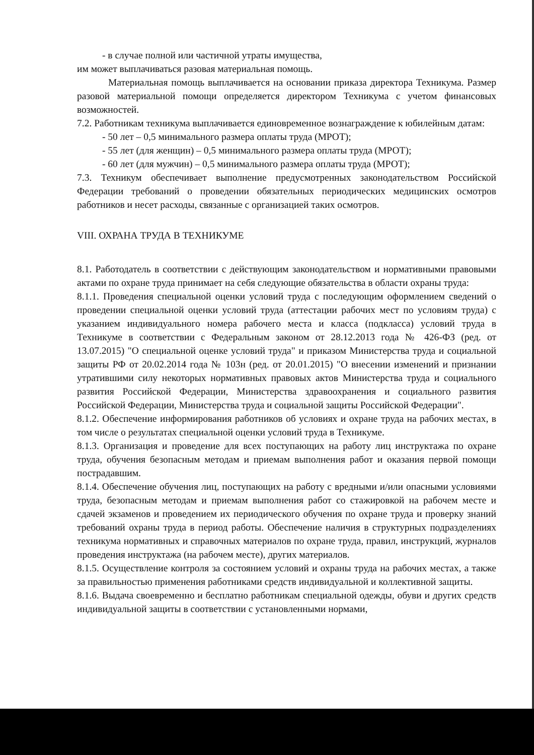- в случае полной или частичной утраты имущества,
им может выплачиваться разовая материальная помощь.
Материальная помощь выплачивается на основании приказа директора Техникума. Размер разовой материальной помощи определяется директором Техникума с учетом финансовых возможностей.
7.2. Работникам техникума выплачивается единовременное вознаграждение к юбилейным датам:
- 50 лет – 0,5 минимального размера оплаты труда (МРОТ);
- 55 лет (для женщин) – 0,5 минимального размера оплаты труда (МРОТ);
- 60 лет (для мужчин) – 0,5 минимального размера оплаты труда (МРОТ);
7.3. Техникум обеспечивает выполнение предусмотренных законодательством Российской Федерации требований о проведении обязательных периодических медицинских осмотров работников и несет расходы, связанные с организацией таких осмотров.
VIII. ОХРАНА ТРУДА В ТЕХНИКУМЕ
8.1. Работодатель в соответствии с действующим законодательством и нормативными правовыми актами по охране труда принимает на себя следующие обязательства в области охраны труда:
8.1.1. Проведения специальной оценки условий труда с последующим оформлением сведений о проведении специальной оценки условий труда (аттестации рабочих мест по условиям труда) с указанием индивидуального номера рабочего места и класса (подкласса) условий труда в Техникуме в соответствии с Федеральным законом от 28.12.2013 года № 426-ФЗ (ред. от 13.07.2015) "О специальной оценке условий труда" и приказом Министерства труда и социальной защиты РФ от 20.02.2014 года № 103н (ред. от 20.01.2015) "О внесении изменений и признании утратившими силу некоторых нормативных правовых актов Министерства труда и социального развития Российской Федерации, Министерства здравоохранения и социального развития Российской Федерации, Министерства труда и социальной защиты Российской Федерации".
8.1.2. Обеспечение информирования работников об условиях и охране труда на рабочих местах, в том числе о результатах специальной оценки условий труда в Техникуме.
8.1.3. Организация и проведение для всех поступающих на работу лиц инструктажа по охране труда, обучения безопасным методам и приемам выполнения работ и оказания первой помощи пострадавшим.
8.1.4. Обеспечение обучения лиц, поступающих на работу с вредными и/или опасными условиями труда, безопасным методам и приемам выполнения работ со стажировкой на рабочем месте и сдачей экзаменов и проведением их периодического обучения по охране труда и проверку знаний требований охраны труда в период работы. Обеспечение наличия в структурных подразделениях техникума нормативных и справочных материалов по охране труда, правил, инструкций, журналов проведения инструктажа (на рабочем месте), других материалов.
8.1.5. Осуществление контроля за состоянием условий и охраны труда на рабочих местах, а также за правильностью применения работниками средств индивидуальной и коллективной защиты.
8.1.6. Выдача своевременно и бесплатно работникам специальной одежды, обуви и других средств индивидуальной защиты в соответствии с установленными нормами,